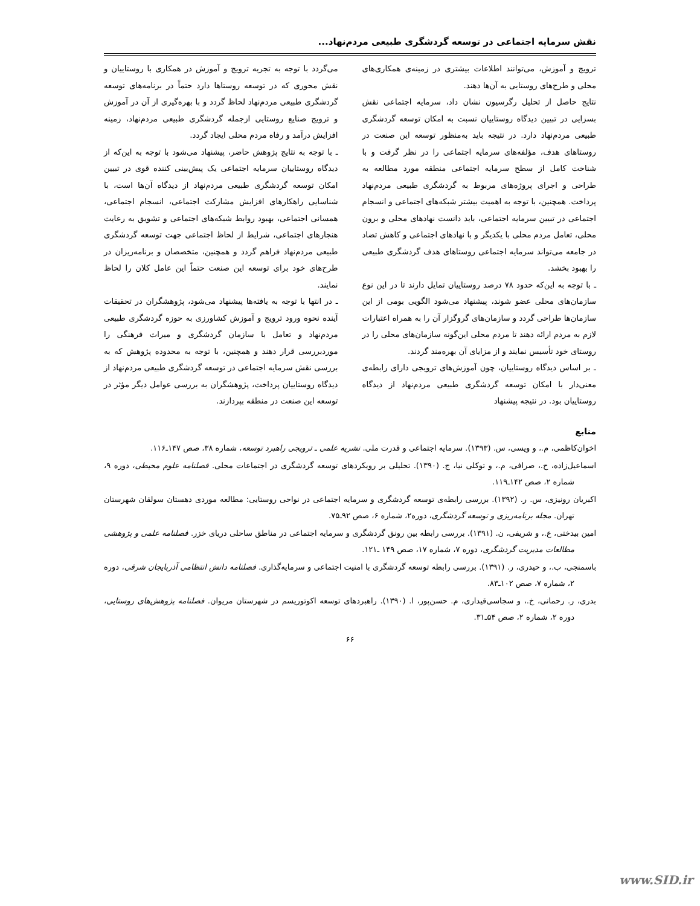نقش سرمایه اجتماعی در توسعه گردشگری طبیعی مردم‌نهاد...
ترویج و آموزش، می‌توانند اطلاعات بیشتری در زمینه‌ی همکاری‌های محلی و طرح‌های روستایی به آن‌ها دهند.
نتایج حاصل از تحلیل رگرسیون نشان داد، سرمایه اجتماعی نقش بسزایی در تبیین دیدگاه روستاییان نسبت به امکان توسعه گردشگری طبیعی مردم‌نهاد دارد. در نتیجه باید به‌منظور توسعه این صنعت در روستاهای هدف، مؤلفه‌های سرمایه اجتماعی را در نظر گرفت و با شناخت کامل از سطح سرمایه اجتماعی منطقه مورد مطالعه به طراحی و اجرای پروژه‌های مربوط به گردشگری طبیعی مردم‌نهاد پرداخت. همچنین، با توجه به اهمیت بیشتر شبکه‌های اجتماعی و انسجام اجتماعی در تبیین سرمایه اجتماعی، باید دانست نهادهای محلی و برون محلی، تعامل مردم محلی با یکدیگر و با نهادهای اجتماعی و کاهش تضاد در جامعه می‌تواند سرمایه اجتماعی روستاهای هدف گردشگری طبیعی را بهبود بخشد.
ـ با توجه به این‌که حدود ۷۸ درصد روستاییان تمایل دارند تا در این نوع سازمان‌های محلی عضو شوند، پیشنهاد می‌شود الگویی بومی از این سازمان‌ها طراحی گردد و سازمان‌های گروگزار آن را به همراه اعتبارات لازم به مردم ارائه دهند تا مردم محلی این‌گونه سازمان‌های محلی را در روستای خود تأسیس نمایند و از مزایای آن بهره‌مند گردند.
ـ بر اساس دیدگاه روستاییان، چون آموزش‌های ترویجی دارای رابطه‌ی معنی‌دار با امکان توسعه گردشگری طبیعی مردم‌نهاد از دیدگاه روستاییان بود. در نتیجه پیشنهاد
می‌گردد با توجه به تجربه ترویج و آموزش در همکاری با روستاییان و نقش محوری که در توسعه روستاها دارد حتماً در برنامه‌های توسعه گردشگری طبیعی مردم‌نهاد لحاظ گردد و با بهره‌گیری از آن در آموزش و ترویج صنایع روستایی ازجمله گردشگری طبیعی مردم‌نهاد، زمینه افزایش درآمد و رفاه مردم محلی ایجاد گردد.
ـ با توجه به نتایج پژوهش حاضر، پیشنهاد می‌شود با توجه به این‌که از دیدگاه روستاییان سرمایه اجتماعی یک پیش‌بینی کننده قوی در تبیین امکان توسعه گردشگری طبیعی مردم‌نهاد از دیدگاه آن‌ها است، با شناسایی راهکارهای افزایش مشارکت اجتماعی، انسجام اجتماعی، همسانی اجتماعی، بهبود روابط شبکه‌های اجتماعی و تشویق به رعایت هنجارهای اجتماعی، شرایط از لحاظ اجتماعی جهت توسعه گردشگری طبیعی مردم‌نهاد فراهم گردد و همچنین، متخصصان و برنامه‌ریزان در طرح‌های خود برای توسعه این صنعت حتماً این عامل کلان را لحاظ نمایند.
ـ در انتها با توجه به یافته‌ها پیشنهاد می‌شود، پژوهشگران در تحقیقات آینده نحوه ورود ترویج و آموزش کشاورزی به حوزه گردشگری طبیعی مردم‌نهاد و تعامل با سازمان گردشگری و میراث فرهنگی را موردبررسی قرار دهند و همچنین، با توجه به محدوده پژوهش که به بررسی نقش سرمایه اجتماعی در توسعه گردشگری طبیعی مردم‌نهاد از دیدگاه روستاییان پرداخت، پژوهشگران به بررسی عوامل دیگر مؤثر در توسعه این صنعت در منطقه بپردازند.
منابع
اخوان‌کاظمی، م.، و ویسی، س. (۱۳۹۳). سرمایه اجتماعی و قدرت ملی. نشریه علمی ـ ترویجی راهبرد توسعه، شماره ۳۸، صص ۱۴۷ـ۱۱۶.
اسماعیل‌زاده، ح.، صرافی، م.، و توکلی نیا، ج. (۱۳۹۰). تحلیلی بر رویکردهای توسعه گردشگری در اجتماعات محلی. فصلنامه علوم محیطی، دوره ۹، شماره ۲، صص ۱۴۲ـ۱۱۹.
اکبریان رونیزی، س. ر. (۱۳۹۲). بررسی رابطه‌ی توسعه گردشگری و سرمایه اجتماعی در نواحی روستایی: مطالعه موردی دهستان سولقان شهرستان تهران. مجله برنامه‌ریزی و توسعه گردشگری، دوره۲، شماره ۶، صص ۹۲ـ۷۵.
امین بیدختی، ع.، و شریفی، ن. (۱۳۹۱). بررسی رابطه بین رونق گردشگری و سرمایه اجتماعی در مناطق ساحلی دریای خزر. فصلنامه علمی و پژوهشی مطالعات مدیریت گردشگری، دوره ۷، شماره ۱۷، صص ۱۴۹ ـ۱۲۱.
باسمنجی، ب.، و حیدری، ر. (۱۳۹۱). بررسی رابطه توسعه گردشگری با امنیت اجتماعی و سرمایه‌گذاری. فصلنامه دانش انتظامی آذربایجان شرقی، دوره ۲، شماره ۷، صص ۱۰۲ـ۸۳.
بدری، ر. رحمانی، خ.، و سجاسی‌قیداری، م. حسن‌پور، ا. (۱۳۹۰). راهبردهای توسعه اکوتوریسم در شهرستان مریوان. فصلنامه پژوهش‌های روستایی، دوره ۲، شماره ۲، صص ۵۴ـ۳۱.
۶۶
www.SID.ir